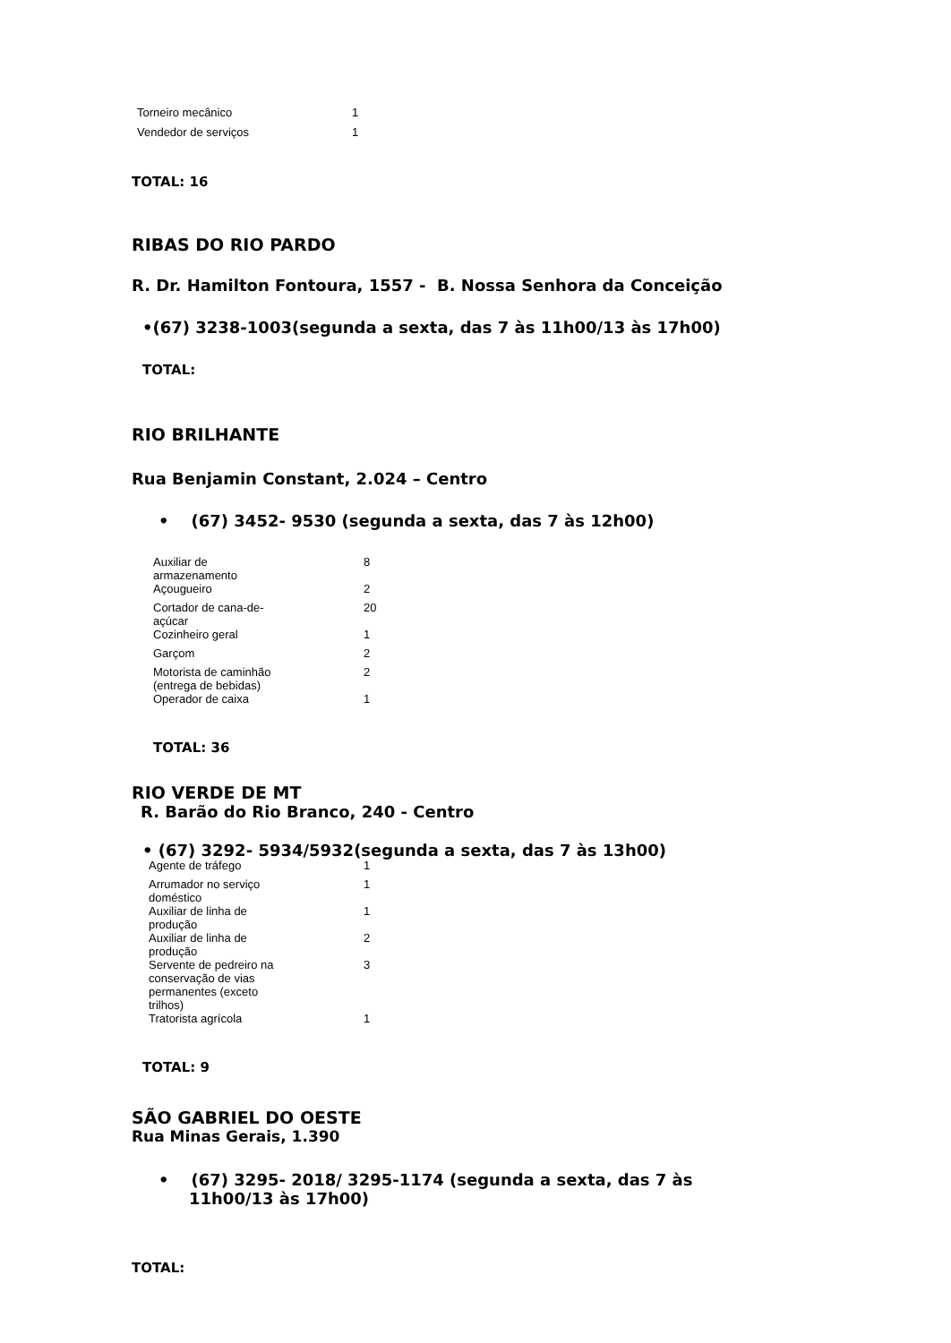| Torneiro mecânico | 1 |
| Vendedor de serviços | 1 |
TOTAL: 16
RIBAS DO RIO PARDO
R. Dr. Hamilton Fontoura, 1557 - B. Nossa Senhora da Conceição
•(67) 3238-1003(segunda a sexta, das 7 às 11h00/13 às 17h00)
TOTAL:
RIO BRILHANTE
Rua Benjamin Constant, 2.024 – Centro
• (67) 3452- 9530 (segunda a sexta, das 7 às 12h00)
| Auxiliar de armazenamento | 8 |
| Açougueiro | 2 |
| Cortador de cana-de- açúcar | 20 |
| Cozinheiro geral | 1 |
| Garçom | 2 |
| Motorista de caminhão (entrega de bebidas) | 2 |
| Operador de caixa | 1 |
TOTAL: 36
RIO VERDE DE MT
R. Barão do Rio Branco, 240 - Centro
• (67) 3292- 5934/5932(segunda a sexta, das 7 às 13h00)
| Agente de tráfego | 1 |
| Arrumador no serviço doméstico | 1 |
| Auxiliar de linha de produção | 1 |
| Auxiliar de linha de produção | 2 |
| Servente de pedreiro na conservação de vias permanentes (exceto trilhos) | 3 |
| Tratorista agrícola | 1 |
TOTAL: 9
SÃO GABRIEL DO OESTE
Rua Minas Gerais, 1.390
• (67) 3295- 2018/ 3295-1174 (segunda a sexta, das 7 às 11h00/13 às 17h00)
TOTAL: